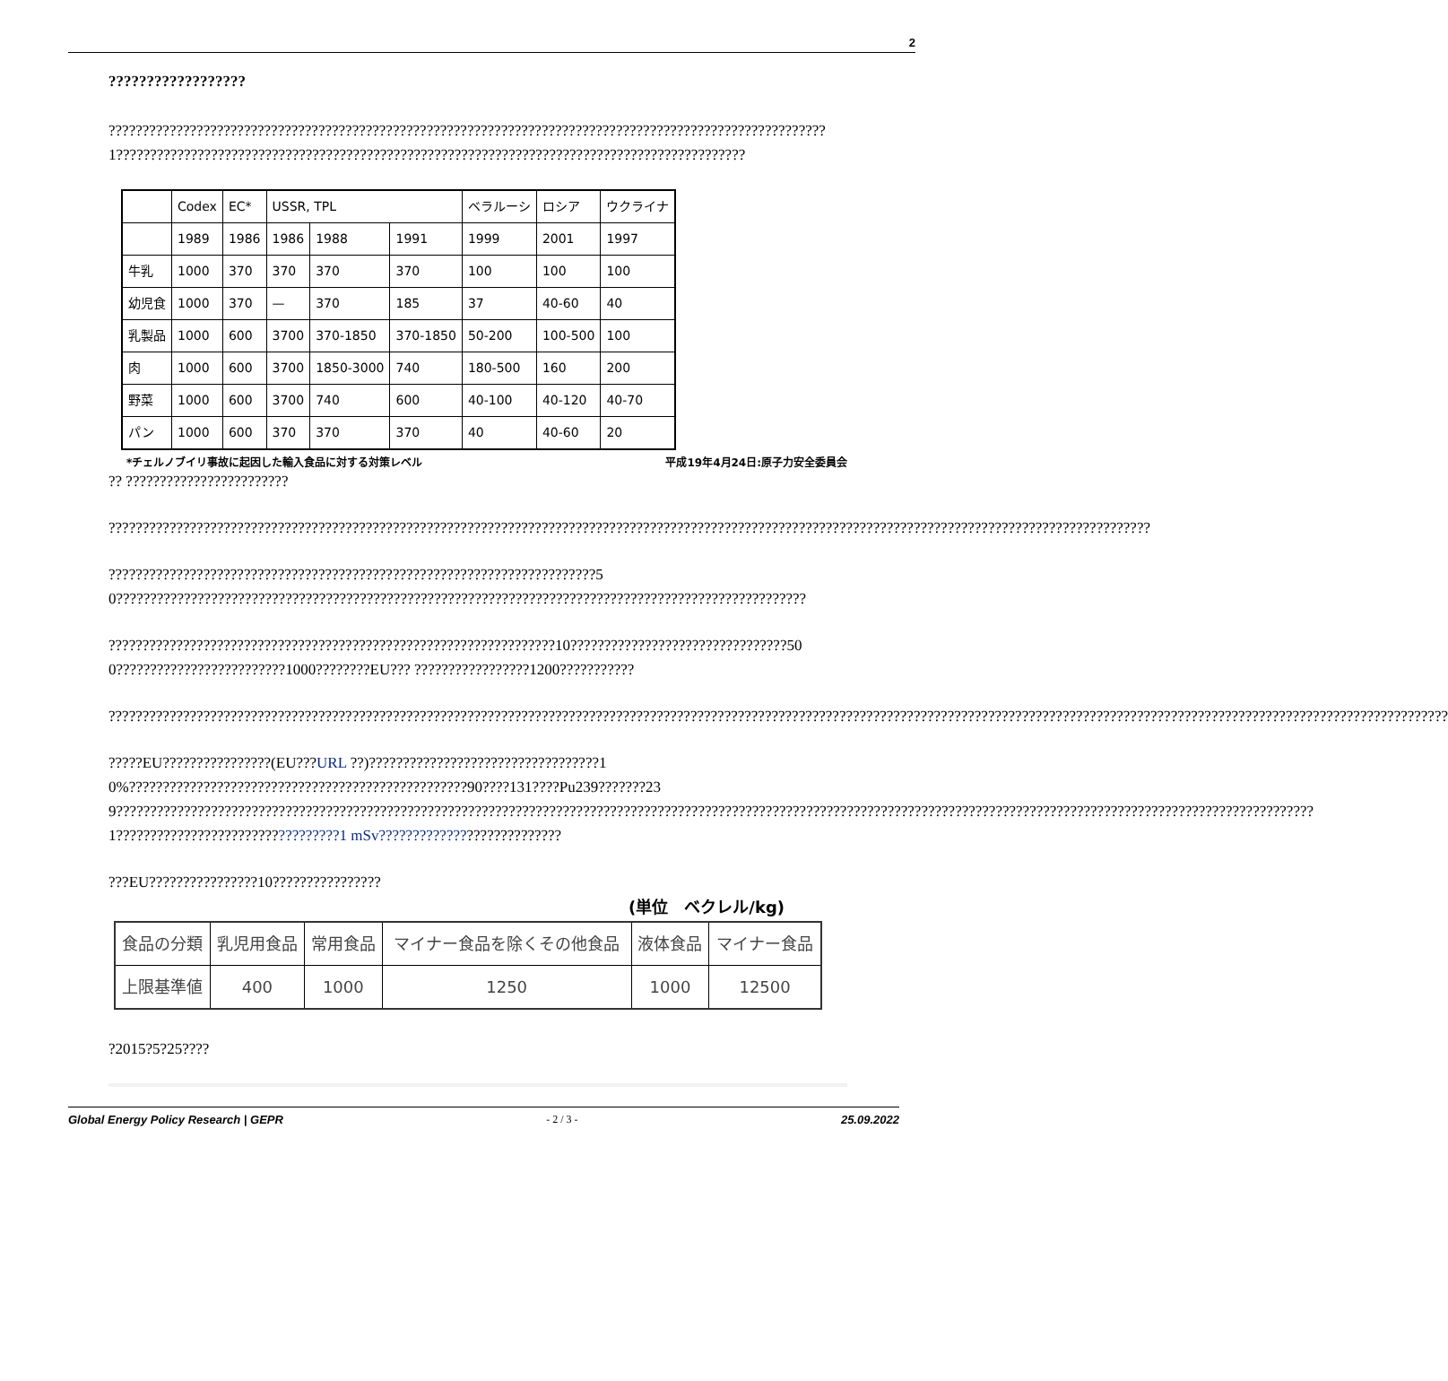2
??????????????????
??????????????????????????????????????????????????????????????????????????????????????????????????????????1?????????????????????????????????????????????????????????????????????????????????????????????
| | Codex | EC* | USSR, TPL | | | ベラルーシ | ロシア | ウクライナ |
| | 1989 | 1986 | 1986 | 1988 | 1991 | 1999 | 2001 | 1997 |
| 牛乳 | 1000 | 370 | 370 | 370 | 370 | 100 | 100 | 100 |
| 幼児食 | 1000 | 370 | — | 370 | 185 | 37 | 40-60 | 40 |
| 乳製品 | 1000 | 600 | 3700 | 370-1850 | 370-1850 | 50-200 | 100-500 | 100 |
| 肉 | 1000 | 600 | 3700 | 1850-3000 | 740 | 180-500 | 160 | 200 |
| 野菜 | 1000 | 600 | 3700 | 740 | 600 | 40-100 | 40-120 | 40-70 |
| パン | 1000 | 600 | 370 | 370 | 370 | 40 | 40-60 | 20 |
*チェルノブイリ事故に起因した輸入食品に対する対策レベル 平成19年4月24日:原子力安全委員会
?? ????????????????????????
??????????????????????????????????????????????????????????????????????????????????????????????????????????????????????????????????????????????????????????
????????????????????????????????????????????????????????????????????????50??????????????????????????????????????????????????????????????????????????????????????????????????????
??????????????????????????????????????????????????????????????????10????????????????????????????????500?????????????????????????1000????????EU??? ?????????????????1200???????????
??????????????????????????????????????????????????????????????????????????????????????????????????????????????????????????????????????????????????????????????????????????????????????????????????????
?????EU????????????????(EU???URL ??)??????????????????????????????????10%??????????????????????????????????????????????????90????131????Pu239???????239?????????????????????????????????????????????????????????????????????????????????????????????????????????????????????????????????????????????????????????????????????????????????1?????????????????????????????????1 mSv???????????????????????????
???EU????????????????10????????????????
(単位　ベクレル/kg)
| 食品の分類 | 乳児用食品 | 常用食品 | マイナー食品を除くその他食品 | 液体食品 | マイナー食品 |
| 上限基準値 | 400 | 1000 | 1250 | 1000 | 12500 |
?2015?5?25????
Global Energy Policy Research | GEPR - 2 / 3 - 25.09.2022